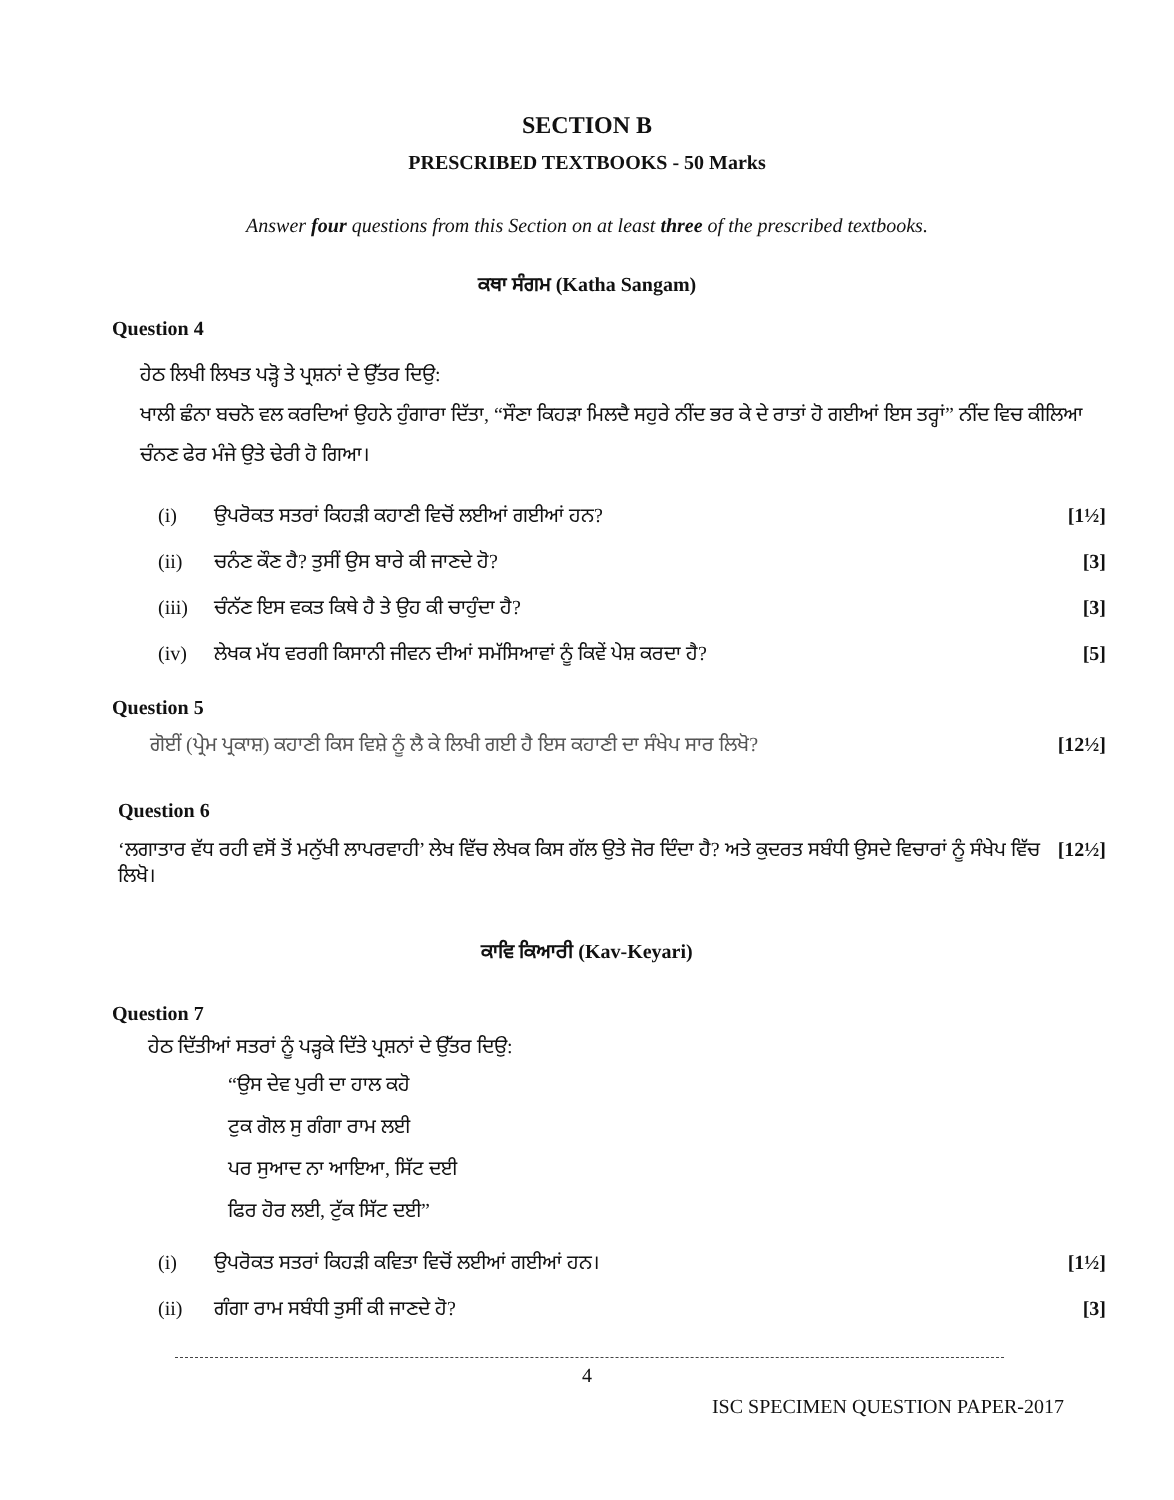SECTION B
PRESCRIBED TEXTBOOKS - 50 Marks
Answer four questions from this Section on at least three of the prescribed textbooks.
ਕਥਾ ਸੰਗਮ (Katha Sangam)
Question 4
ਹੇਠ ਲਿਖੀ ਲਿਖਤ ਪੜ੍ਹੋ ਤੇ ਪ੍ਰਸ਼ਨਾਂ ਦੇ ਉੱਤਰ ਦਿਉ:
ਖਾਲੀ ਛੰਨਾ ਬਚਨੋ ਵਲ ਕਰਦਿਆਂ ਉਹਨੇ ਹੁੰਗਾਰਾ ਦਿੱਤਾ, “ਸੌਣਾ ਕਿਹੜਾ ਮਿਲਦੈ ਸਹੁਰੇ ਨੀਂਦ ਭਰ ਕੇ ਦੇ ਰਾਤਾਂ ਹੋ ਗਈਆਂ ਇਸ ਤਰ੍ਹਾਂ” ਨੀਂਦ ਵਿਚ ਕੀਲਿਆ ਚੰਨਣ ਫੇਰ ਮੰਜੇ ਉਤੇ ਢੇਰੀ ਹੋ ਗਿਆ।
| (i) | ਉਪਰੋਕਤ ਸਤਰਾਂ ਕਿਹੜੀ ਕਹਾਣੀ ਵਿਚੋਂ ਲਈਆਂ ਗਈਆਂ ਹਨ? | [1½] |
| (ii) | ਚਨੰਣ ਕੌਣ ਹੈ? ਤੁਸੀਂ ਉਸ ਬਾਰੇ ਕੀ ਜਾਣਦੇ ਹੋ? | [3] |
| (iii) | ਚੰਨੱਣ ਇਸ ਵਕਤ ਕਿਥੇ ਹੈ ਤੇ ਉਹ ਕੀ ਚਾਹੁੰਦਾ ਹੈ? | [3] |
| (iv) | ਲੇਖਕ ਮੱਧ ਵਰਗੀ ਕਿਸਾਨੀ ਜੀਵਨ ਦੀਆਂ ਸਮੱਸਿਆਵਾਂ ਨੂੰ ਕਿਵੇਂ ਪੇਸ਼ ਕਰਦਾ ਹੈ? | [5] |
Question 5
| ਗੋਈਂ (ਪ੍ਰੇਮ ਪ੍ਰਕਾਸ਼) ਕਹਾਣੀ ਕਿਸ ਵਿਸ਼ੇ ਨੂੰ ਲੈ ਕੇ ਲਿਖੀ ਗਈ ਹੈ ਇਸ ਕਹਾਣੀ ਦਾ ਸੰਖੇਪ ਸਾਰ ਲਿਖੋ? | [12½] |
Question 6
| ‘ਲਗਾਤਾਰ ਵੱਧ ਰਹੀ ਵਸੋਂ ਤੋਂ ਮਨੁੱਖੀ ਲਾਪਰਵਾਹੀ’ ਲੇਖ ਵਿੱਚ ਲੇਖਕ ਕਿਸ ਗੱਲ ਉਤੇ ਜੋਰ ਦਿੰਦਾ ਹੈ? ਅਤੇ ਕੁਦਰਤ ਸਬੰਧੀ ਉਸਦੇ ਵਿਚਾਰਾਂ ਨੂੰ ਸੰਖੇਪ ਵਿੱਚ ਲਿਖੋ। | [12½] |
ਕਾਵਿ ਕਿਆਰੀ (Kav-Keyari)
Question 7
ਹੇਠ ਦਿੱਤੀਆਂ ਸਤਰਾਂ ਨੂੰ ਪੜ੍ਹਕੇ ਦਿੱਤੇ ਪ੍ਰਸ਼ਨਾਂ ਦੇ ਉੱਤਰ ਦਿਉ:
“ਉਸ ਦੇਵ ਪੁਰੀ ਦਾ ਹਾਲ ਕਹੋ
ਟੁਕ ਗੋਲ ਸੁ ਗੰਗਾ ਰਾਮ ਲਈ
ਪਰ ਸੁਆਦ ਨਾ ਆਇਆ, ਸਿੱਟ ਦਈ
ਫਿਰ ਹੋਰ ਲਈ, ਟੁੱਕ ਸਿੱਟ ਦਈ”
| (i) | ਉਪਰੋਕਤ ਸਤਰਾਂ ਕਿਹੜੀ ਕਵਿਤਾ ਵਿਚੋਂ ਲਈਆਂ ਗਈਆਂ ਹਨ। | [1½] |
| (ii) | ਗੰਗਾ ਰਾਮ ਸਬੰਧੀ ਤੁਸੀਂ ਕੀ ਜਾਣਦੇ ਹੋ? | [3] |
4
ISC SPECIMEN QUESTION PAPER-2017